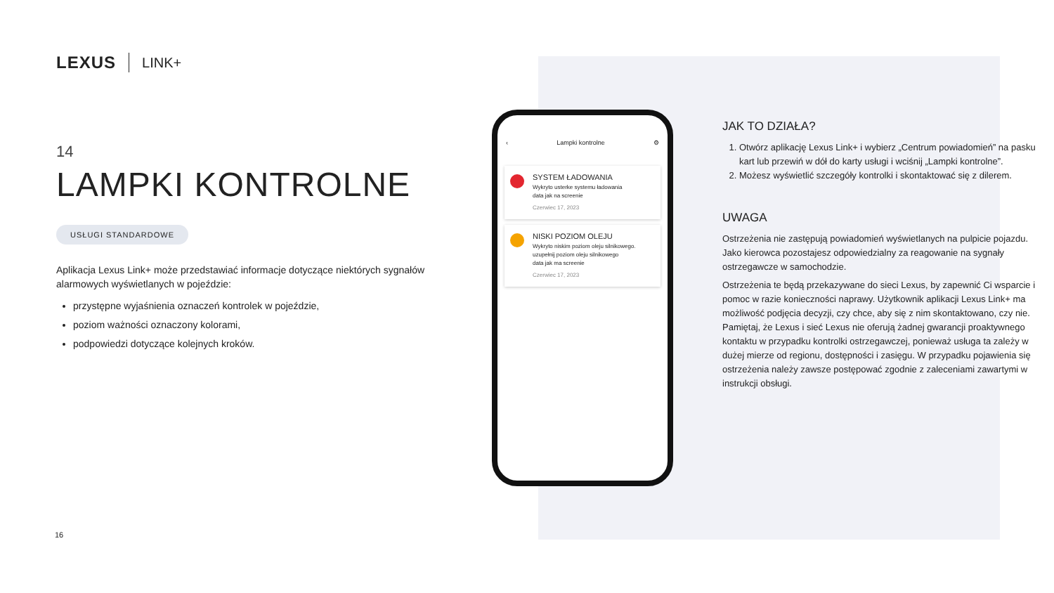LEXUS LINK+
14
LAMPKI KONTROLNE
USŁUGI STANDARDOWE
Aplikacja Lexus Link+ może przedstawiać informacje dotyczące niektórych sygnałów alarmowych wyświetlanych w pojeździe:
przystępne wyjaśnienia oznaczeń kontrolek w pojeździe,
poziom ważności oznaczony kolorami,
podpowiedzi dotyczące kolejnych kroków.
‹ Lampki kontrolne ⚙
SYSTEM ŁADOWANIA
Wykryto usterke systemu ładowania
data jak na screenie
Czerwiec 17, 2023
NISKI POZIOM OLEJU
Wykryto niskim poziom oleju silnikowego.
uzupełnij poziom oleju silnikowego
data jak ma screenie
Czerwiec 17, 2023
JAK TO DZIAŁA?
1. Otwórz aplikację Lexus Link+ i wybierz „Centrum powiadomień” na pasku kart lub przewiń w dół do karty usługi i wciśnij „Lampki kontrolne”.
2. Możesz wyświetlić szczegóły kontrolki i skontaktować się z dilerem.
UWAGA
Ostrzeżenia nie zastępują powiadomień wyświetlanych na pulpicie pojazdu. Jako kierowca pozostajesz odpowiedzialny za reagowanie na sygnały ostrzegawcze w samochodzie.
Ostrzeżenia te będą przekazywane do sieci Lexus, by zapewnić Ci wsparcie i pomoc w razie konieczności naprawy. Użytkownik aplikacji Lexus Link+ ma możliwość podjęcia decyzji, czy chce, aby się z nim skontaktowano, czy nie. Pamiętaj, że Lexus i sieć Lexus nie oferują żadnej gwarancji proaktywnego kontaktu w przypadku kontrolki ostrzegawczej, ponieważ usługa ta zależy w dużej mierze od regionu, dostępności i zasięgu. W przypadku pojawienia się ostrzeżenia należy zawsze postępować zgodnie z zaleceniami zawartymi w instrukcji obsługi.
16